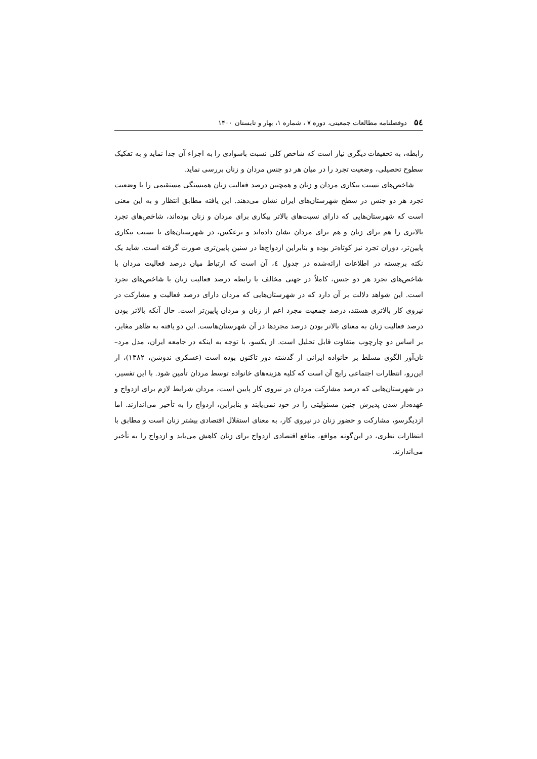۵٤ دوفصلنامه مطالعات جمعیتی، دوره ۷ ، شماره ۱، بهار و تابستان ۱۴۰۰
رابطه، به تحقیقات دیگری نیاز است که شاخص کلی نسبت باسوادی را به اجزاء آن جدا نماید و به تفکیک سطوح تحصیلی، وضعیت تجرد را در میان هر دو جنس مردان و زنان بررسی نماید.
شاخص‌های نسبت بیکاری مردان و زنان و همچنین درصد فعالیت زنان همبستگی مستقیمی را با وضعیت تجرد هر دو جنس در سطح شهرستان‌های ایران نشان می‌دهند. این یافته مطابق انتظار و به این معنی است که شهرستان‌هایی که دارای نسبت‌های بالاتر بیکاری برای مردان و زنان بوده‌اند، شاخص‌های تجرد بالاتری را هم برای زنان و هم برای مردان نشان داده‌اند و برعکس، در شهرستان‌های با نسبت بیکاری پایین‌تر، دوران تجرد نیز کوتاه‌تر بوده و بنابراین ازدواج‌ها در سنین پایین‌تری صورت گرفته است. شاید یک نکته برجسته در اطلاعات ارائه‌شده در جدول ٤، آن است که ارتباط میان درصد فعالیت مردان با شاخص‌های تجرد هر دو جنس، کاملاً در جهتی مخالف با رابطه درصد فعالیت زنان با شاخص‌های تجرد است. این شواهد دلالت بر آن دارد که در شهرستان‌هایی که مردان دارای درصد فعالیت و مشارکت در نیروی کار بالاتری هستند، درصد جمعیت مجرد اعم از زنان و مردان پایین‌تر است. حال آنکه بالاتر بودن درصد فعالیت زنان به معنای بالاتر بودن درصد مجردها در آن شهرستان‌هاست. این دو یافته به ظاهر مغایر، بر اساس دو چارچوب متفاوت قابل تحلیل است. از یکسو، با توجه به اینکه در جامعه ایران، مدل مرد–نان‌آور الگوی مسلط بر خانواده ایرانی از گذشته دور تاکنون بوده است (عسکری ندوشن، ۱۳۸۲)، از این‌رو، انتظارات اجتماعی رایج آن است که کلیه هزینه‌های خانواده توسط مردان تأمین شود. با این تفسیر، در شهرستان‌هایی که درصد مشارکت مردان در نیروی کار پایین است، مردان شرایط لازم برای ازدواج و عهده‌دار شدن پذیرش چنین مسئولیتی را در خود نمی‌یابند و بنابراین، ازدواج را به تأخیر می‌اندازند. اما ازدیگرسو، مشارکت و حضور زنان در نیروی کار، به معنای استقلال اقتصادی بیشتر زنان است و مطابق با انتظارات نظری، در این‌گونه مواقع، منافع اقتصادی ازدواج برای زنان کاهش می‌یابد و ازدواج را به تأخیر می‌اندازند.